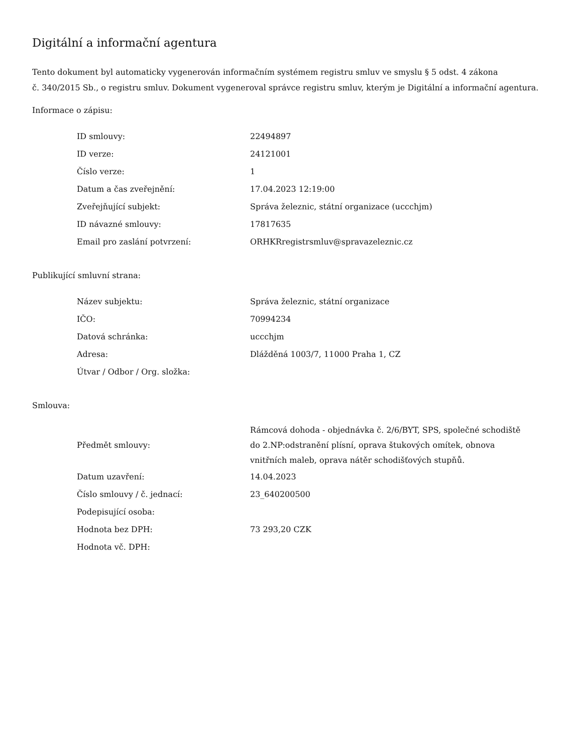Digitální a informační agentura
Tento dokument byl automaticky vygenerován informačním systémem registru smluv ve smyslu § 5 odst. 4 zákona
č. 340/2015 Sb., o registru smluv. Dokument vygeneroval správce registru smluv, kterým je Digitální a informační agentura.
Informace o zápisu:
| ID smlouvy: | 22494897 |
| ID verze: | 24121001 |
| Číslo verze: | 1 |
| Datum a čas zveřejnění: | 17.04.2023 12:19:00 |
| Zveřejňující subjekt: | Správa železnic, státní organizace (uccchjm) |
| ID návazné smlouvy: | 17817635 |
| Email pro zaslání potvrzení: | ORHKRregistrsmluv@spravazeleznic.cz |
Publikující smluvní strana:
| Název subjektu: | Správa železnic, státní organizace |
| IČO: | 70994234 |
| Datová schránka: | uccchjm |
| Adresa: | Dlážděná 1003/7, 11000 Praha 1, CZ |
| Útvar / Odbor / Org. složka: | |
Smlouva:
| Předmět smlouvy: | Rámcová dohoda - objednávka č. 2/6/BYT, SPS, společné schodiště do 2.NP:odstranění plísní, oprava štukových omítek, obnova vnitřních maleb, oprava nátěr schodišťových stupňů. |
| Datum uzavření: | 14.04.2023 |
| Číslo smlouvy / č. jednací: | 23_640200500 |
| Podepisující osoba: | |
| Hodnota bez DPH: | 73 293,20 CZK |
| Hodnota vč. DPH: | |